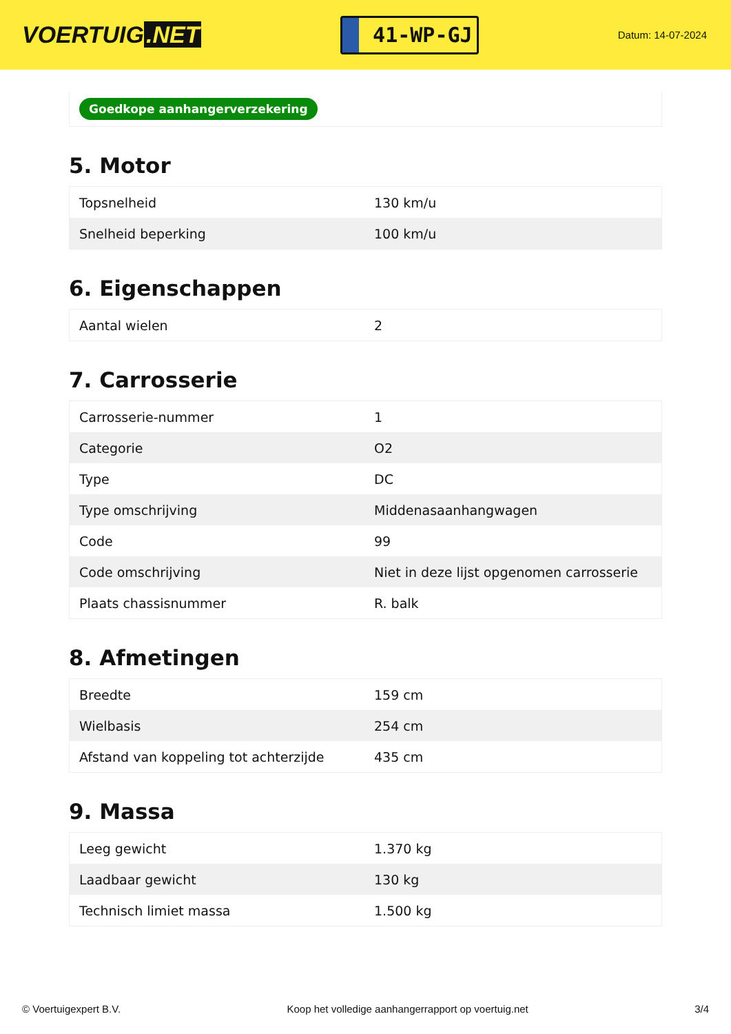VOERTUIG.NET
41-WP-GJ
Datum: 14-07-2024
Goedkope aanhangerverzekering
5. Motor
| Topsnelheid | 130 km/u |
| Snelheid beperking | 100 km/u |
6. Eigenschappen
| Aantal wielen | 2 |
7. Carrosserie
| Carrosserie-nummer | 1 |
| Categorie | O2 |
| Type | DC |
| Type omschrijving | Middenasaanhangwagen |
| Code | 99 |
| Code omschrijving | Niet in deze lijst opgenomen carrosserie |
| Plaats chassisnummer | R. balk |
8. Afmetingen
| Breedte | 159 cm |
| Wielbasis | 254 cm |
| Afstand van koppeling tot achterzijde | 435 cm |
9. Massa
| Leeg gewicht | 1.370 kg |
| Laadbaar gewicht | 130 kg |
| Technisch limiet massa | 1.500 kg |
© Voertuigexpert B.V. Koop het volledige aanhangerrapport op voertuig.net 3/4